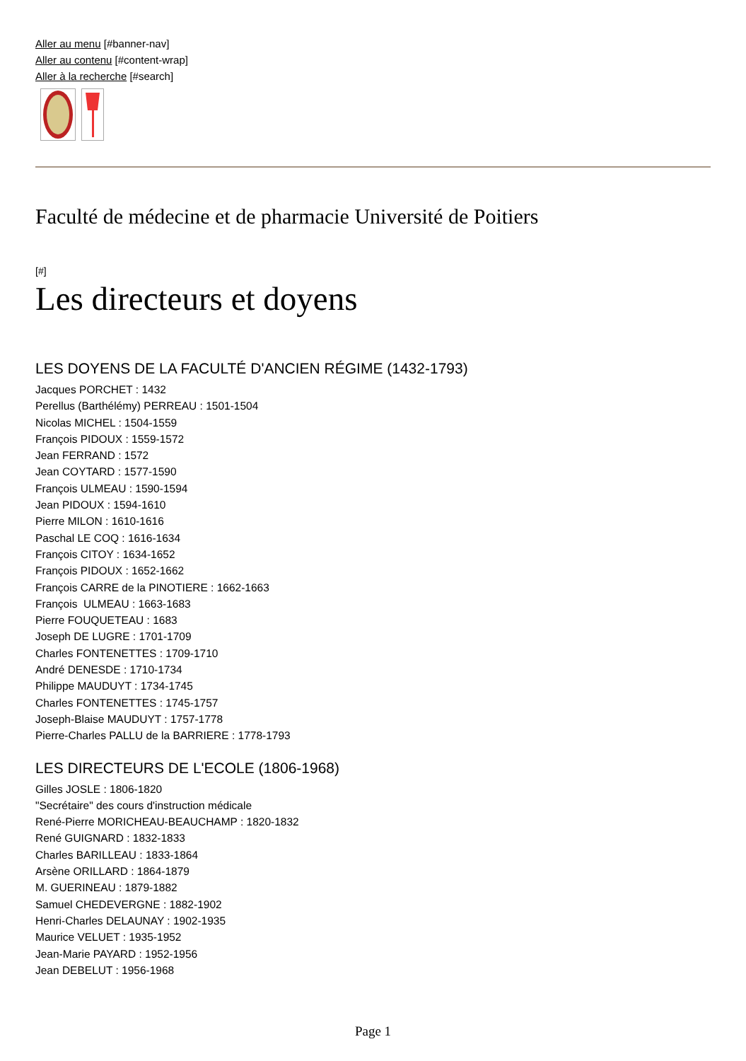Aller au menu [#banner-nav]
Aller au contenu [#content-wrap]
Aller à la recherche [#search]
Faculté de médecine et de pharmacie Université de Poitiers
[#]
Les directeurs et doyens
LES DOYENS DE LA FACULTÉ D'ANCIEN RÉGIME (1432-1793)
Jacques PORCHET : 1432
Perellus (Barthélémy) PERREAU : 1501-1504
Nicolas MICHEL : 1504-1559
François PIDOUX : 1559-1572
Jean FERRAND : 1572
Jean COYTARD : 1577-1590
François ULMEAU : 1590-1594
Jean PIDOUX : 1594-1610
Pierre MILON : 1610-1616
Paschal LE COQ : 1616-1634
François CITOY : 1634-1652
François PIDOUX : 1652-1662
François CARRE de la PINOTIERE : 1662-1663
François ULMEAU : 1663-1683
Pierre FOUQUETEAU : 1683
Joseph DE LUGRE : 1701-1709
Charles FONTENETTES : 1709-1710
André DENESDE : 1710-1734
Philippe MAUDUYT : 1734-1745
Charles FONTENETTES : 1745-1757
Joseph-Blaise MAUDUYT : 1757-1778
Pierre-Charles PALLU de la BARRIERE : 1778-1793
LES DIRECTEURS DE L'ECOLE (1806-1968)
Gilles JOSLE : 1806-1820
"Secrétaire" des cours d'instruction médicale
René-Pierre MORICHEAU-BEAUCHAMP : 1820-1832
René GUIGNARD : 1832-1833
Charles BARILLEAU : 1833-1864
Arsène ORILLARD : 1864-1879
M. GUERINEAU : 1879-1882
Samuel CHEDEVERGNE : 1882-1902
Henri-Charles DELAUNAY : 1902-1935
Maurice VELUET : 1935-1952
Jean-Marie PAYARD : 1952-1956
Jean DEBELUT : 1956-1968
Page 1